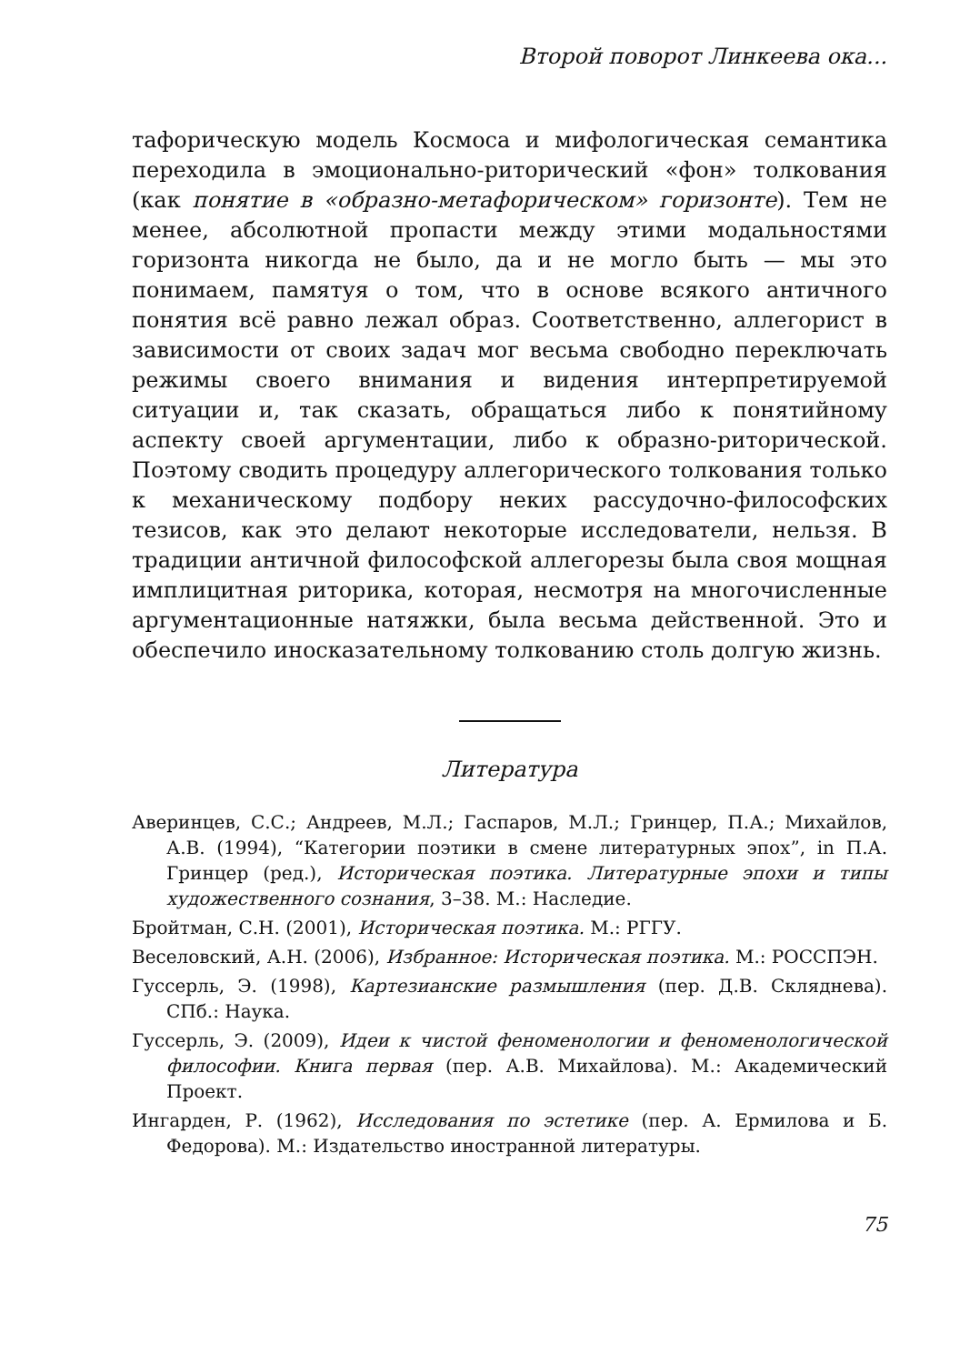Второй поворот Линкеева ока...
тафорическую модель Космоса и мифологическая семантика переходила в эмоционально-риторический «фон» толкования (как понятие в «образно-метафорическом» горизонте). Тем не менее, абсолютной пропасти между этими модальностями горизонта никогда не было, да и не могло быть — мы это понимаем, памятуя о том, что в основе всякого античного понятия всё равно лежал образ. Соответственно, аллегорист в зависимости от своих задач мог весьма свободно переключать режимы своего внимания и видения интерпретируемой ситуации и, так сказать, обращаться либо к понятийному аспекту своей аргументации, либо к образно-риторической. Поэтому сводить процедуру аллегорического толкования только к механическому подбору неких рассудочно-философских тезисов, как это делают некоторые исследователи, нельзя. В традиции античной философской аллегорезы была своя мощная имплицитная риторика, которая, несмотря на многочисленные аргументационные натяжки, была весьма действенной. Это и обеспечило иносказательному толкованию столь долгую жизнь.
Литература
Аверинцев, С.С.; Андреев, М.Л.; Гаспаров, М.Л.; Гринцер, П.А.; Михайлов, А.В. (1994), “Категории поэтики в смене литературных эпох”, in П.А. Гринцер (ред.), Историческая поэтика. Литературные эпохи и типы художественного сознания, 3–38. М.: Наследие.
Бройтман, С.Н. (2001), Историческая поэтика. М.: РГГУ.
Веселовский, А.Н. (2006), Избранное: Историческая поэтика. М.: РОССПЭН.
Гуссерль, Э. (1998), Картезианские размышления (пер. Д.В. Скляднева). СПб.: Наука.
Гуссерль, Э. (2009), Идеи к чистой феноменологии и феноменологической философии. Книга первая (пер. А.В. Михайлова). М.: Академический Проект.
Ингарден, Р. (1962), Исследования по эстетике (пер. А. Ермилова и Б. Федорова). М.: Издательство иностранной литературы.
75